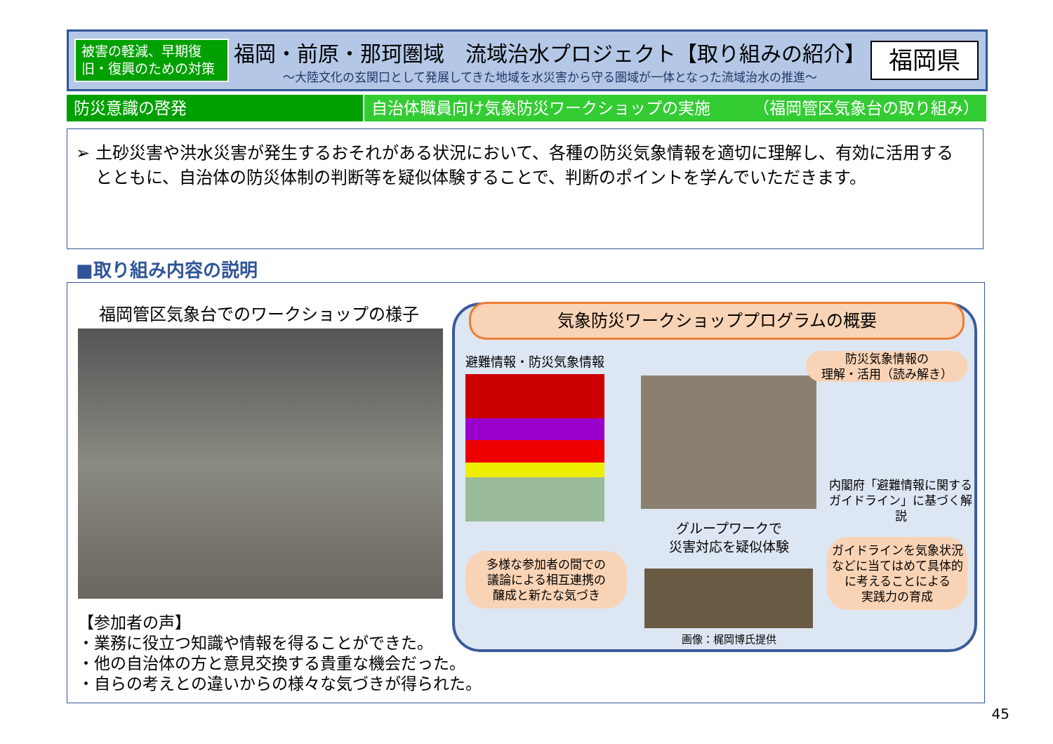被害の軽減、早期復旧・復興のための対策
福岡・前原・那珂圏域　流域治水プロジェクト【取り組みの紹介】
～大陸文化の玄関口として発展してきた地域を水災害から守る圏域が一体となった流域治水の推進～
福岡県
防災意識の啓発 自治体職員向け気象防災ワークショップの実施 （福岡管区気象台の取り組み）
➢ 土砂災害や洪水災害が発生するおそれがある状況において、各種の防災気象情報を適切に理解し、有効に活用するとともに、自治体の防災体制の判断等を疑似体験することで、判断のポイントを学んでいただきます。
■取り組み内容の説明
福岡管区気象台でのワークショップの様子
【参加者の声】
・業務に役立つ知識や情報を得ることができた。
・他の自治体の方と意見交換する貴重な機会だった。
・自らの考えとの違いからの様々な気づきが得られた。
気象防災ワークショッププログラムの概要
避難情報・防災気象情報
防災気象情報の
理解・活用（読み解き）
内閣府「避難情報に関する
ガイドライン」に基づく解説
グループワークで
災害対応を疑似体験
多様な参加者の間での
議論による相互連携の
醸成と新たな気づき
ガイドラインを気象状況
などに当てはめて具体的
に考えることによる
実践力の育成
画像：梶岡博氏提供
45